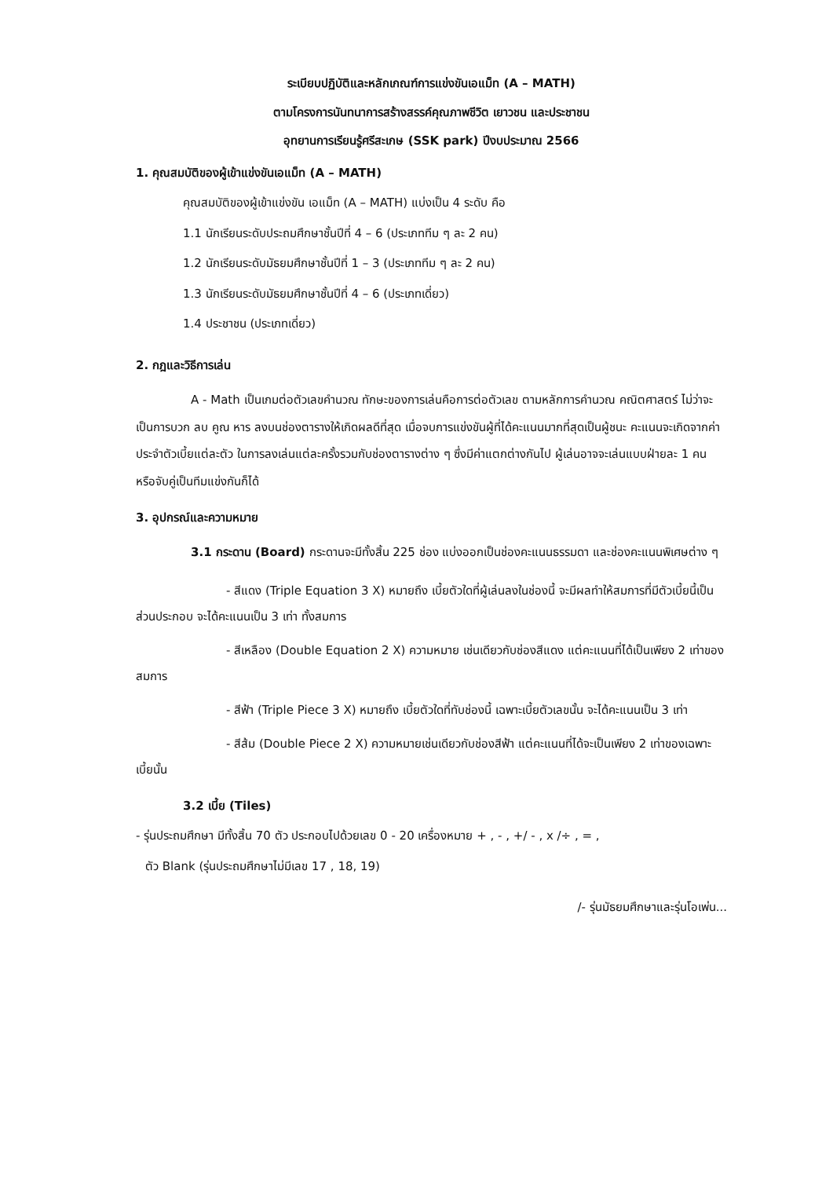ระเบียบปฏิบัติและหลักเกณฑ์การแข่งขันเอแม็ท (A – MATH)
ตามโครงการนันทนาการสร้างสรรค์คุณภาพชีวิต เยาวชน และประชาชน
อุทยานการเรียนรู้ศรีสะเกษ (SSK park) ปีงบประมาณ 2566
1. คุณสมบัติของผู้เข้าแข่งขันเอแม็ท (A – MATH)
คุณสมบัติของผู้เข้าแข่งขัน เอแม็ท (A – MATH) แบ่งเป็น 4 ระดับ คือ
1.1 นักเรียนระดับประถมศึกษาชั้นปีที่ 4 – 6 (ประเภททีม ๆ ละ 2 คน)
1.2 นักเรียนระดับมัธยมศึกษาชั้นปีที่ 1 – 3 (ประเภททีม ๆ ละ 2 คน)
1.3 นักเรียนระดับมัธยมศึกษาชั้นปีที่ 4 – 6 (ประเภทเดี่ยว)
1.4 ประชาชน (ประเภทเดี่ยว)
2. กฎและวิธีการเล่น
A - Math เป็นเกมต่อตัวเลขคำนวณ ทักษะของการเล่นคือการต่อตัวเลข ตามหลักการคำนวณ คณิตศาสตร์ ไม่ว่าจะเป็นการบวก ลบ คูณ หาร ลงบนช่องตารางให้เกิดผลดีที่สุด เมื่อจบการแข่งขันผู้ที่ได้คะแนนมากที่สุดเป็นผู้ชนะ คะแนนจะเกิดจากค่าประจำตัวเบี้ยแต่ละตัว ในการลงเล่นแต่ละครั้งรวมกับช่องตารางต่าง ๆ ซึ่งมีค่าแตกต่างกันไป ผู้เล่นอาจจะเล่นแบบฝ่ายละ 1 คน หรือจับคู่เป็นทีมแข่งกันก็ได้
3. อุปกรณ์และความหมาย
3.1 กระดาน (Board) กระดานจะมีทั้งสิ้น 225 ช่อง แบ่งออกเป็นช่องคะแนนธรรมดา และช่องคะแนนพิเศษต่าง ๆ
- สีแดง (Triple Equation 3 X) หมายถึง เบี้ยตัวใดที่ผู้เล่นลงในช่องนี้ จะมีผลทำให้สมการที่มีตัวเบี้ยนี้เป็นส่วนประกอบ จะได้คะแนนเป็น 3 เท่า ทั้งสมการ
- สีเหลือง (Double Equation 2 X) ความหมาย เช่นเดียวกับช่องสีแดง แต่คะแนนที่ได้เป็นเพียง 2 เท่าของสมการ
- สีฟ้า (Triple Piece 3 X) หมายถึง เบี้ยตัวใดที่ทับช่องนี้ เฉพาะเบี้ยตัวเลขนั้น จะได้คะแนนเป็น 3 เท่า
- สีส้ม (Double Piece 2 X) ความหมายเช่นเดียวกับช่องสีฟ้า แต่คะแนนที่ได้จะเป็นเพียง 2 เท่าของเฉพาะเบี้ยนั้น
3.2 เบี้ย (Tiles)
- รุ่นประถมศึกษา มีทั้งสิ้น 70 ตัว ประกอบไปด้วยเลข 0 - 20 เครื่องหมาย + , - , +/ - , x /÷ , = ,
ตัว Blank (รุ่นประถมศึกษาไม่มีเลข 17 , 18, 19)
/- รุ่นมัธยมศึกษาและรุ่นโอเพ่น...